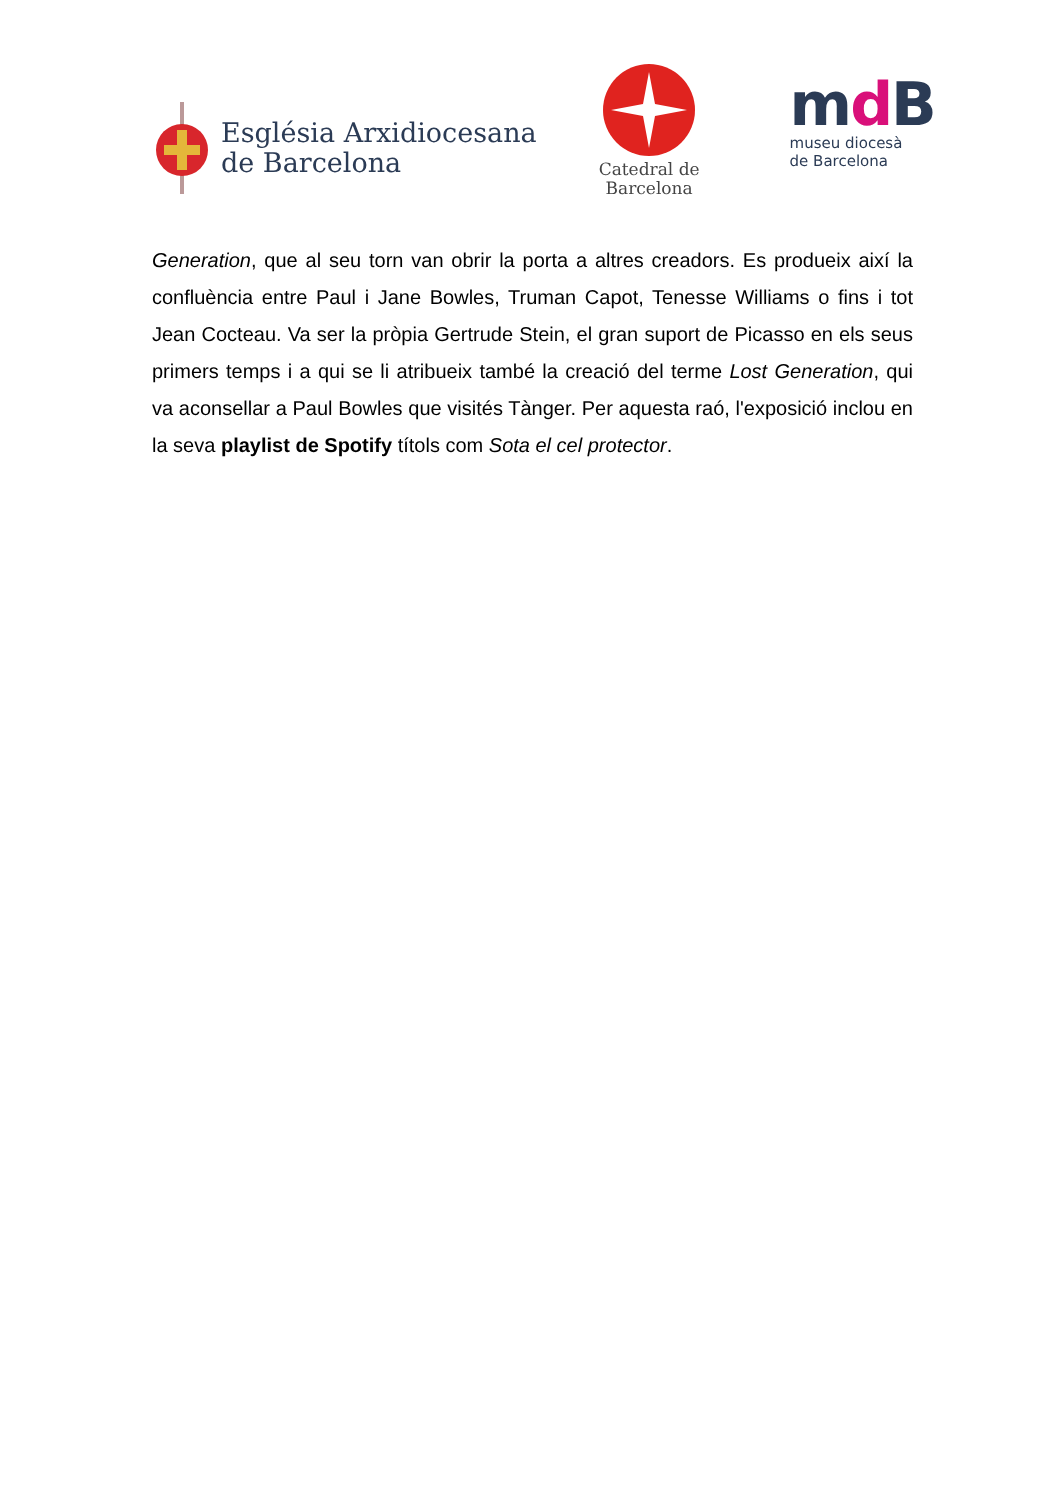Església Arxidiocesana
de Barcelona
Catedral de
Barcelona
md B
museu diocesà
de Barcelona
Generation, que al seu torn van obrir la porta a altres creadors. Es produeix així la confluència entre Paul i Jane Bowles, Truman Capot, Tenesse Williams o fins i tot Jean Cocteau. Va ser la pròpia Gertrude Stein, el gran suport de Picasso en els seus primers temps i a qui se li atribueix també la creació del terme Lost Generation, qui va aconsellar a Paul Bowles que visités Tànger. Per aquesta raó, l'exposició inclou en la seva playlist de Spotify títols com Sota el cel protector.